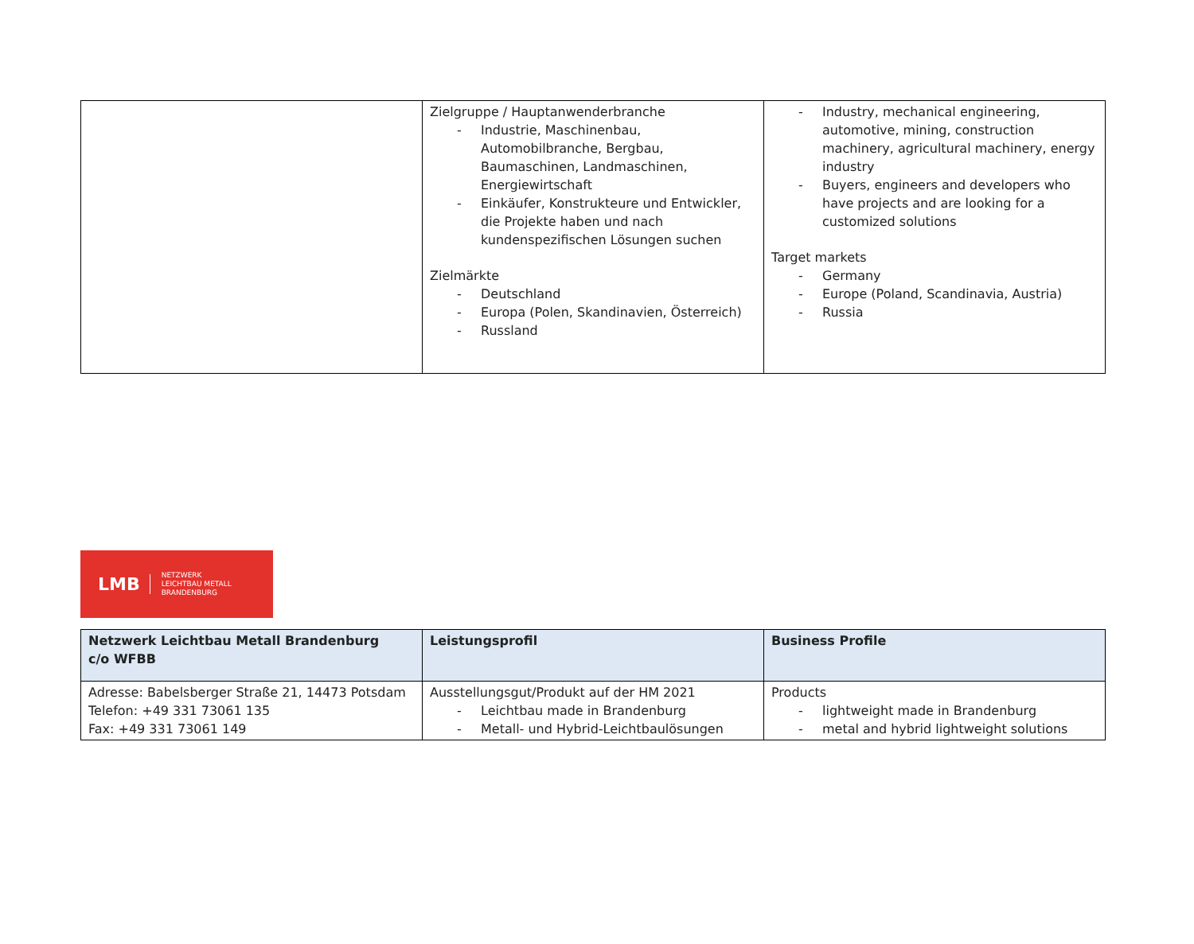| | Zielgruppe / Hauptanwenderbranche - Industrie, Maschinenbau, Automobilbranche, Bergbau, Baumaschinen, Landmaschinen, Energiewirtschaft - Einkäufer, Konstrukteure und Entwickler, die Projekte haben und nach kundenspezifischen Lösungen suchen Zielmärkte - Deutschland - Europa (Polen, Skandinavien, Österreich) - Russland | - Industry, mechanical engineering, automotive, mining, construction machinery, agricultural machinery, energy industry - Buyers, engineers and developers who have projects and are looking for a customized solutions Target markets - Germany - Europe (Poland, Scandinavia, Austria) - Russia |
LMB
NETZWERK
LEICHTBAU METALL
BRANDENBURG
| Netzwerk Leichtbau Metall Brandenburg c/o WFBB | Leistungsprofil | Business Profile |
| --- | --- | --- |
| Adresse: Babelsberger Straße 21, 14473 Potsdam Telefon: +49 331 73061 135 Fax: +49 331 73061 149 | Ausstellungsgut/Produkt auf der HM 2021 - Leichtbau made in Brandenburg - Metall- und Hybrid-Leichtbaulösungen | Products - lightweight made in Brandenburg - metal and hybrid lightweight solutions |